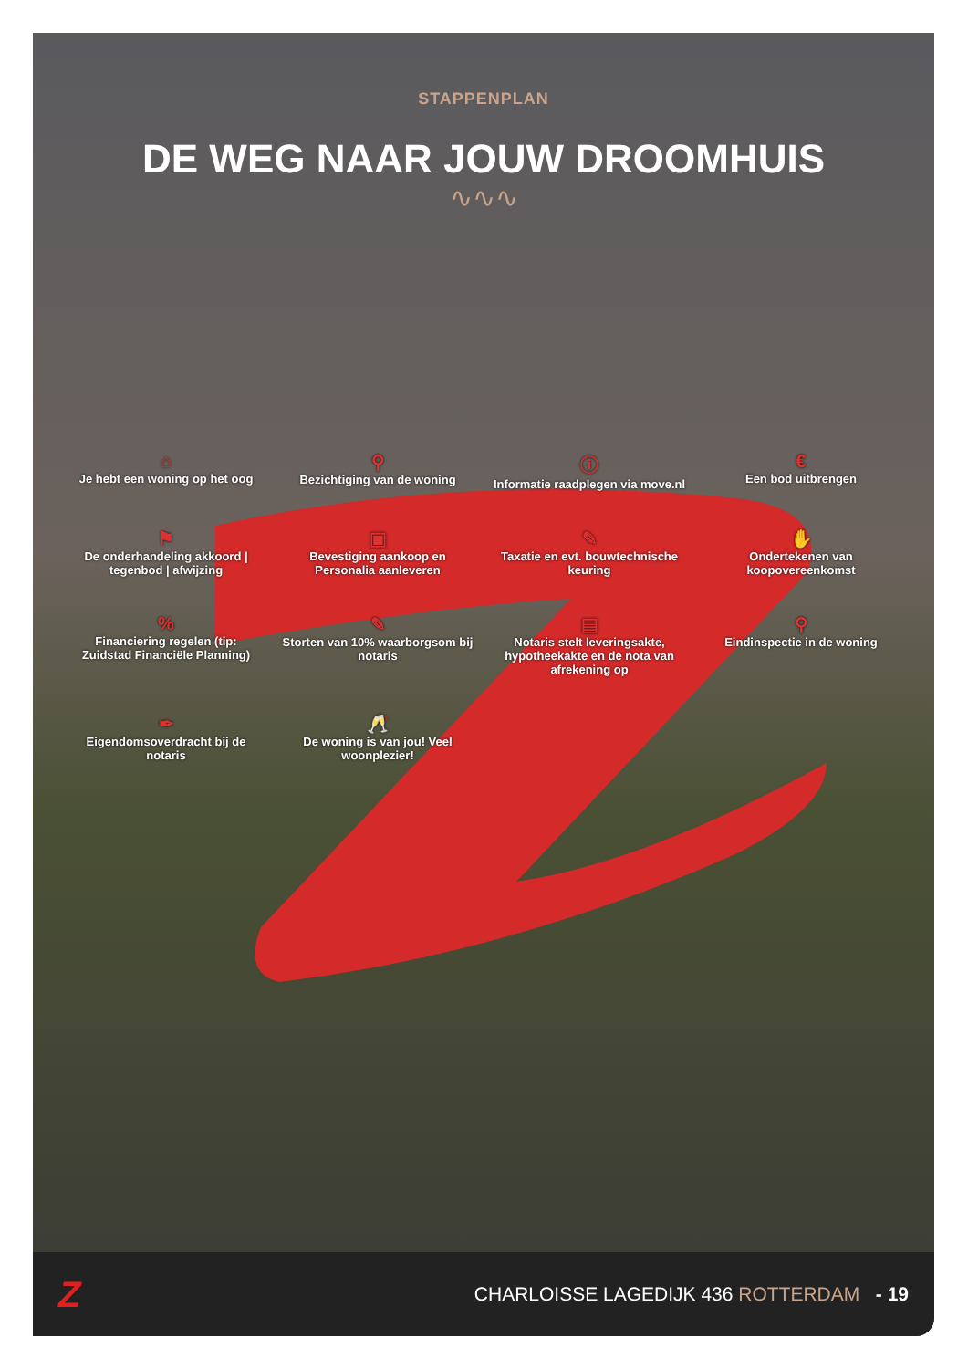STAPPENPLAN
DE WEG NAAR JOUW DROOMHUIS
∿∿∿
⌂
Je hebt een woning op het oog
⚲
Bezichtiging van de woning
ⓘ
Informatie raadplegen via move.nl
€
Een bod uitbrengen
⚑
De onderhandeling akkoord | tegenbod | afwijzing
▣
Bevestiging aankoop en Personalia aanleveren
✎
Taxatie en evt. bouwtechnische keuring
✋
Ondertekenen van koopovereenkomst
%
Financiering regelen (tip: Zuidstad Financiële Planning)
✎
Storten van 10% waarborgsom bij notaris
▤
Notaris stelt leveringsakte, hypotheekakte en de nota van afrekening op
⚲
Eindinspectie in de woning
✒
Eigendomsoverdracht bij de notaris
🥂
De woning is van jou! Veel woonplezier!
Z
CHARLOISSE LAGEDIJK 436 ROTTERDAM - 19